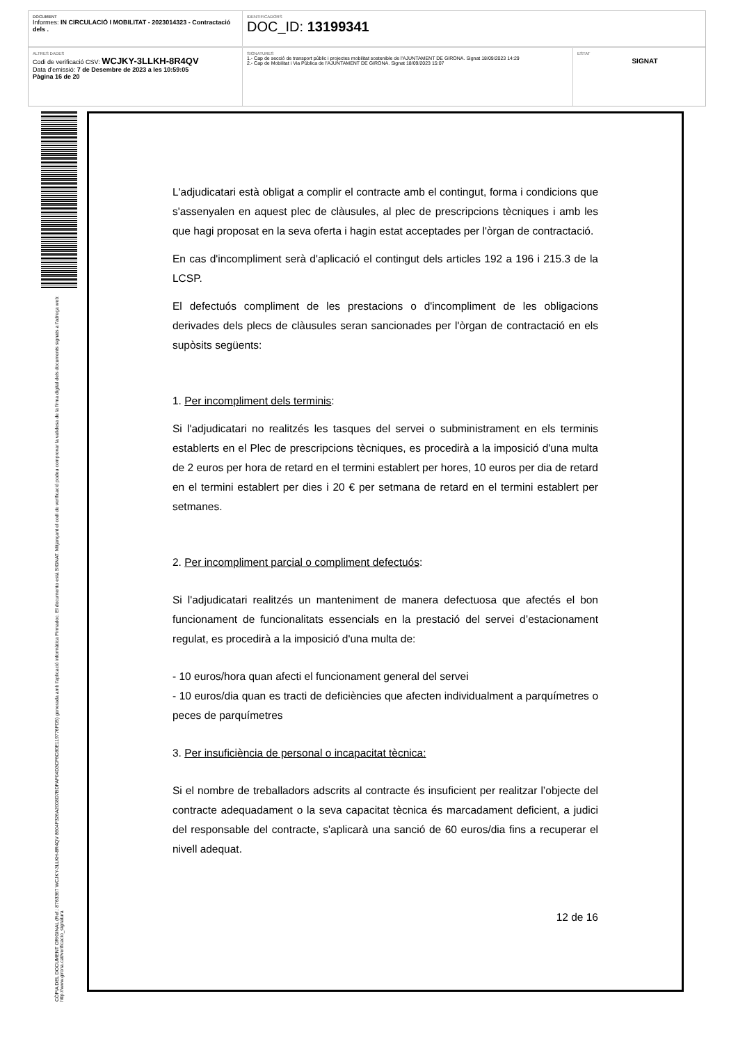DOCUMENT
Informes: IN CIRCULACIÓ I MOBILITAT - 2023014323 - Contractació dels .
IDENTIFICADORS
DOC_ID: 13199341
ALTRES DADES
Codi de verificació CSV: WCJKY-3LLKH-8R4QV
Data d'emissió: 7 de Desembre de 2023 a les 10:59:05
Pàgina 16 de 20
SIGNATURES
1.- Cap de secció de transport públic i projectes mobilitat sostenible de l'AJUNTAMENT DE GIRONA. Signat 18/09/2023 14:29
2.- Cap de Mobilitat i Via Pública de l'AJUNTAMENT DE GIRONA. Signat 18/09/2023 15:07
ESTAT
SIGNAT
CÒPIA DEL DOCUMENT ORIGINAL (Ref.: 8763367 WCJKY-3LLKH-8R4QV 8604F326A2008D7BDFAF04D3CF6C80E119776FD5) generada amb l'aplicació informàtica Firmadoc. El documento está SIGNAT. Mitjançant el codi de verificació podeu comprovar la validesa de la firma digital dels documents signats a l'adreça web: http://www.girona.cat/verificacio_signatura
L'adjudicatari està obligat a complir el contracte amb el contingut, forma i condicions que s'assenyalen en aquest plec de clàusules, al plec de prescripcions tècniques i amb les que hagi proposat en la seva oferta i hagin estat acceptades per l'òrgan de contractació.
En cas d'incompliment serà d'aplicació el contingut dels articles 192 a 196 i 215.3 de la LCSP.
El defectuós compliment de les prestacions o d'incompliment de les obligacions derivades dels plecs de clàusules seran sancionades per l'òrgan de contractació en els supòsits següents:
1. Per incompliment dels terminis:
Si l'adjudicatari no realitzés les tasques del servei o subministrament en els terminis establerts en el Plec de prescripcions tècniques, es procedirà a la imposició d'una multa de 2 euros per hora de retard en el termini establert per hores, 10 euros per dia de retard en el termini establert per dies i 20 € per setmana de retard en el termini establert per setmanes.
2. Per incompliment parcial o compliment defectuós:
Si l'adjudicatari realitzés un manteniment de manera defectuosa que afectés el bon funcionament de funcionalitats essencials en la prestació del servei d’estacionament regulat, es procedirà a la imposició d'una multa de:
- 10 euros/hora quan afecti el funcionament general del servei
- 10 euros/dia quan es tracti de deficiències que afecten individualment a parquímetres o peces de parquímetres
3. Per insuficiència de personal o incapacitat tècnica:
Si el nombre de treballadors adscrits al contracte és insuficient per realitzar l’objecte del contracte adequadament o la seva capacitat tècnica és marcadament deficient, a judici del responsable del contracte, s'aplicarà una sanció de 60 euros/dia fins a recuperar el nivell adequat.
12 de 16